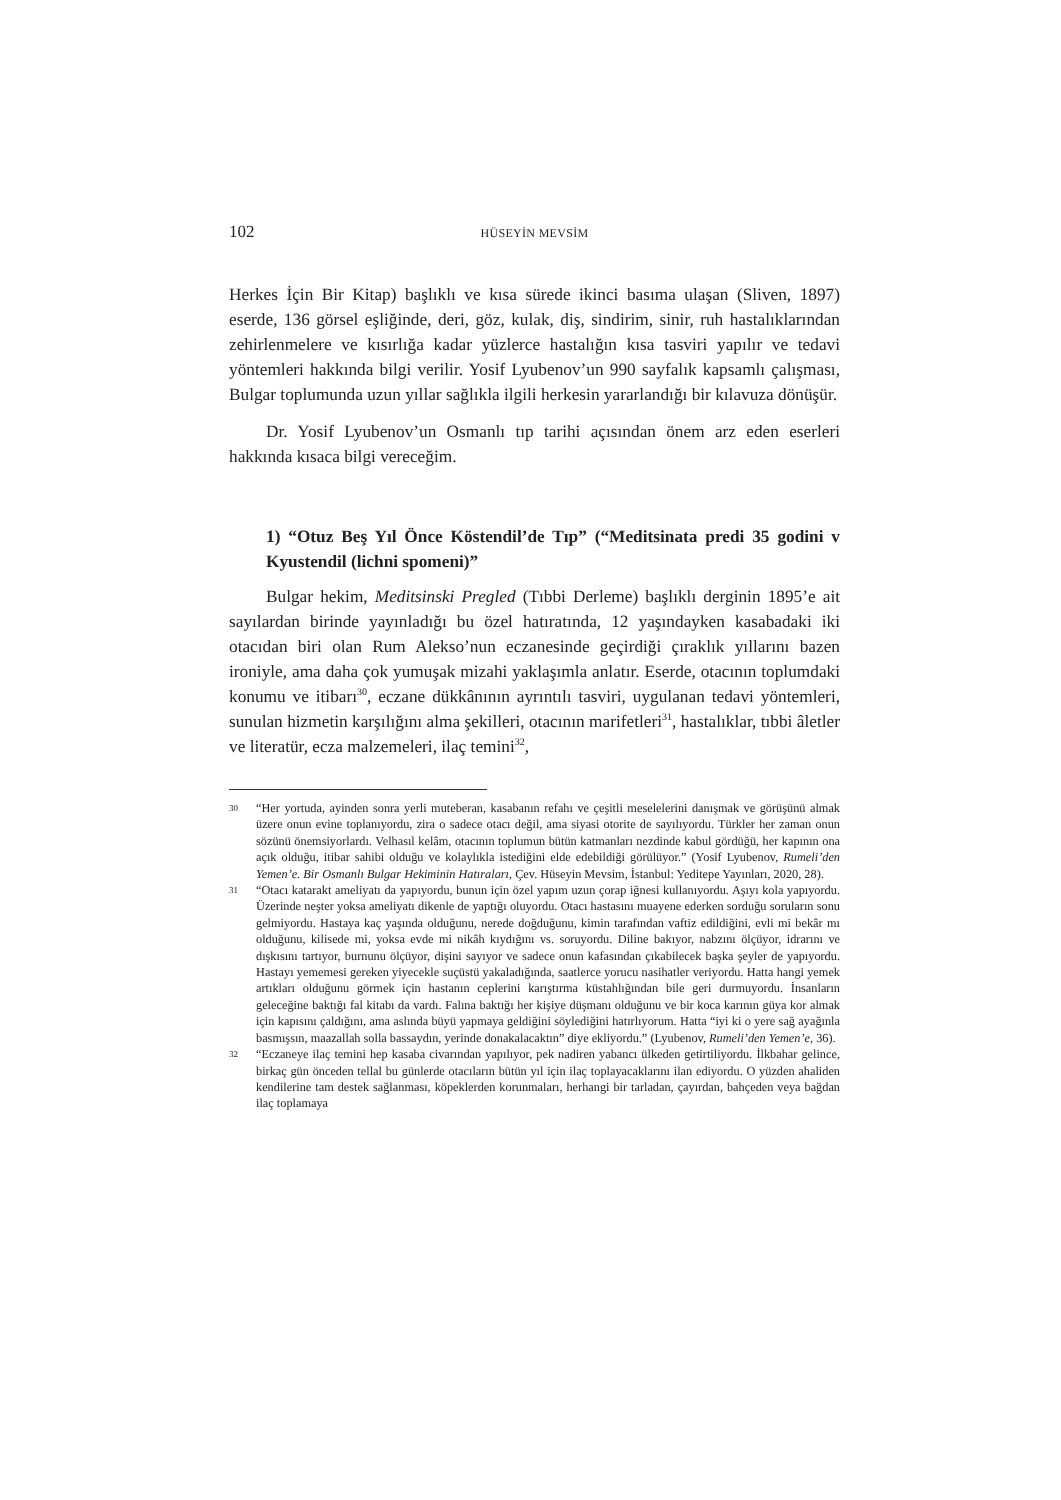102 HÜSEYİN MEVSİM
Herkes İçin Bir Kitap) başlıklı ve kısa sürede ikinci basıma ulaşan (Sliven, 1897) eserde, 136 görsel eşliğinde, deri, göz, kulak, diş, sindirim, sinir, ruh hastalıklarından zehirlenmelere ve kısırlığa kadar yüzlerce hastalığın kısa tasviri yapılır ve tedavi yöntemleri hakkında bilgi verilir. Yosif Lyubenov’un 990 sayfalık kapsamlı çalışması, Bulgar toplumunda uzun yıllar sağlıkla ilgili herkesin yararlandığı bir kılavuza dönüşür.
Dr. Yosif Lyubenov’un Osmanlı tıp tarihi açısından önem arz eden eserleri hakkında kısaca bilgi vereceğim.
1) “Otuz Beş Yıl Önce Köstendil’de Tıp” (“Meditsinata predi 35 godini v Kyustendil (lichni spomeni)”
Bulgar hekim, Meditsinski Pregled (Tıbbi Derleme) başlıklı derginin 1895’e ait sayılardan birinde yayınladığı bu özel hatıratında, 12 yaşındayken kasabadaki iki otacıdan biri olan Rum Alekso’nun eczanesinde geçirdiği çıraklık yıllarını bazen ironiyle, ama daha çok yumuşak mizahi yaklaşımla anlatır. Eserde, otacının toplumdaki konumu ve itibarı<sup>30</sup>, eczane dükkânının ayrıntılı tasviri, uygulanan tedavi yöntemleri, sunulan hizmetin karşılığını alma şekilleri, otacının marifetleri<sup>31</sup>, hastalıklar, tıbbi âletler ve literatür, ecza malzemeleri, ilaç temini<sup>32</sup>,
30 “Her yortuda, ayinden sonra yerli muteberan, kasabanın refahı ve çeşitli meselelerini danışmak ve görüşünü almak üzere onun evine toplanıyordu, zira o sadece otacı değil, ama siyasi otorite de sayılıyordu. Türkler her zaman onun sözünü önemsiyorlardı. Velhasıl kelâm, otacının toplumun bütün katmanları nezdinde kabul gördüğü, her kapının ona açık olduğu, itibar sahibi olduğu ve kolaylıkla istediğini elde edebildiği görülüyor.” (Yosif Lyubenov, Rumeli’den Yemen’e. Bir Osmanlı Bulgar Hekiminin Hatıraları, Çev. Hüseyin Mevsim, İstanbul: Yeditepe Yayınları, 2020, 28).
31 “Otacı katarakt ameliyatı da yapıyordu, bunun için özel yapım uzun çorap iğnesi kullanıyordu. Aşıyı kola yapıyordu. Üzerinde neşter yoksa ameliyatı dikenle de yaptığı oluyordu. Otacı hastasını muayene ederken sorduğu soruların sonu gelmiyordu. Hastaya kaç yaşında olduğunu, nerede doğduğunu, kimin tarafından vaftiz edildiğini, evli mi bekâr mı olduğunu, kilisede mi, yoksa evde mi nikâh kıydığını vs. soruyordu. Diline bakıyor, nabzını ölçüyor, idrarını ve dışkısını tartıyor, burnunu ölçüyor, dişini sayıyor ve sadece onun kafasından çıkabilecek başka şeyler de yapıyordu. Hastayı yememesi gereken yiyecekle suçüstü yakaladığında, saatlerce yorucu nasihatler veriyordu. Hatta hangi yemek artıkları olduğunu görmek için hastanın ceplerini karıştırma küstahlığından bile geri durmuyordu. İnsanların geleceğine baktığı fal kitabı da vardı. Falına baktığı her kişiye düşmanı olduğunu ve bir koca karının güya kor almak için kapısını çaldığını, ama aslında büyü yapmaya geldiğini söylediğini hatırlıyorum. Hatta “iyi ki o yere sağ ayağınla basmışsın, maazallah solla bassaydın, yerinde donakalacaktın” diye ekliyordu.” (Lyubenov, Rumeli’den Yemen’e, 36).
32 “Eczaneye ilaç temini hep kasaba civarından yapılıyor, pek nadiren yabancı ülkeden getirtiliyordu. İlkbahar gelince, birkaç gün önceden tellal bu günlerde otacıların bütün yıl için ilaç toplayacaklarını ilan ediyordu. O yüzden ahaliden kendilerine tam destek sağlanması, köpeklerden korunmaları, herhangi bir tarladan, çayırdan, bahçeden veya bağdan ilaç toplamaya